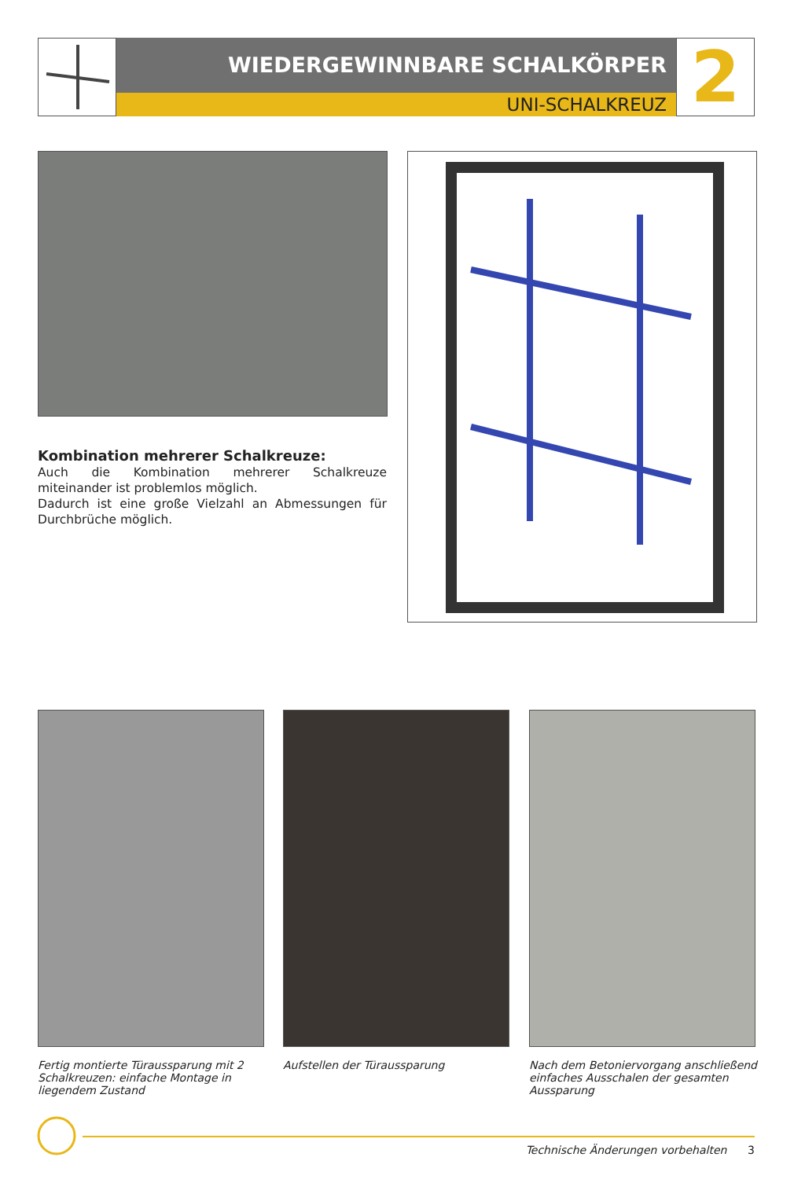WIEDERGEWINNBARE SCHALKÖRPER
UNI-SCHALKREUZ
2
Kombination mehrerer Schalkreuze:
Auch die Kombination mehrerer Schalkreuze miteinander ist problemlos möglich.
Dadurch ist eine große Vielzahl an Abmessungen für Durch­brüche möglich.
Fertig montierte Türaussparung mit 2 Schalkreuzen: einfache Montage in liegendem Zustand
Aufstellen der Türaussparung
Nach dem Betoniervorgang anschließend einfaches Ausschalen der gesamten Aussparung
Technische Änderungen vorbehalten 3